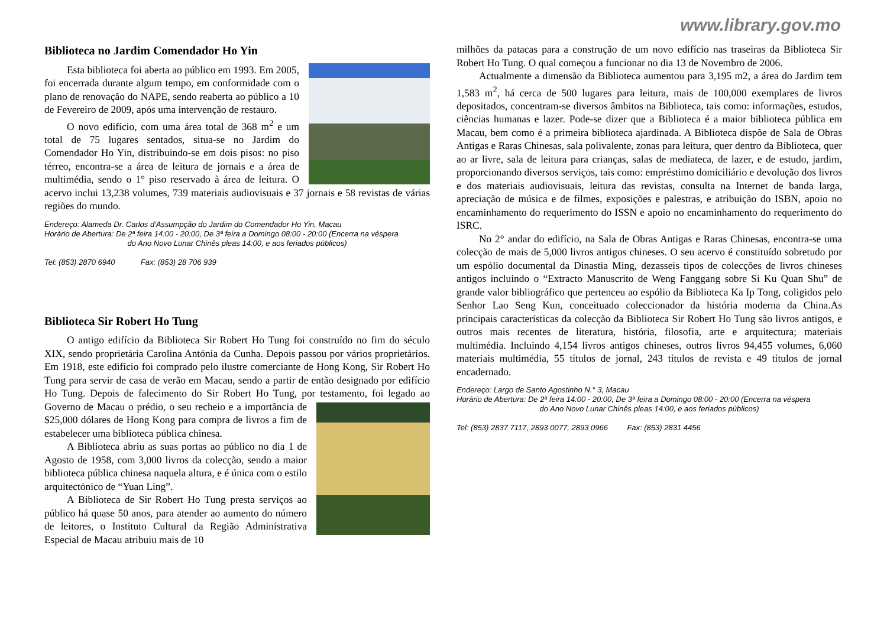www.library.gov.mo
Biblioteca no Jardim Comendador Ho Yin
Esta biblioteca foi aberta ao público em 1993. Em 2005, foi encerrada durante algum tempo, em conformidade com o plano de renovação do NAPE, sendo reaberta ao público a 10 de Fevereiro de 2009, após uma intervenção de restauro.
O novo edifício, com uma área total de 368 m<sup>2</sup> e um total de 75 lugares sentados, situa-se no Jardim do Comendador Ho Yin, distribuindo-se em dois pisos: no piso térreo, encontra-se a área de leitura de jornais e a área de multimédia, sendo o 1° piso reservado à área de leitura. O acervo inclui 13,238 volumes, 739 materiais audiovisuais e 37 jornais e 58 revistas de várias regiões do mundo.
Endereço: Alameda Dr. Carlos d'Assumpção do Jardim do Comendador Ho Yin, Macau
Horário de Abertura: De 2ª feira 14:00 - 20:00, De 3ª feira a Domingo 08:00 - 20:00 (Encerra na véspera
do Ano Novo Lunar Chinês pleas 14:00, e aos feriados públicos)
Tel: (853) 2870 6940 Fax: (853) 28 706 939
Biblioteca Sir Robert Ho Tung
O antigo edifício da Biblioteca Sir Robert Ho Tung foi construído no fim do século XIX, sendo proprietária Carolina Antónia da Cunha. Depois passou por vários proprietários. Em 1918, este edifício foi comprado pelo ilustre comerciante de Hong Kong, Sir Robert Ho Tung para servir de casa de verão em Macau, sendo a partir de então designado por edifício Ho Tung. Depois de falecimento do Sir Robert Ho Tung, por testamento, foi legado ao Governo de Macau o prédio, o seu recheio e a importância de $25,000 dólares de Hong Kong para compra de livros a fim de estabelecer uma biblioteca pública chinesa.
A Biblioteca abriu as suas portas ao público no dia 1 de Agosto de 1958, com 3,000 livros da colecção, sendo a maior biblioteca pública chinesa naquela altura, e é única com o estilo arquitectónico de “Yuan Ling”.
A Biblioteca de Sir Robert Ho Tung presta serviços ao público há quase 50 anos, para atender ao aumento do número de leitores, o Instituto Cultural da Região Administrativa Especial de Macau atribuiu mais de 10
milhões da patacas para a construção de um novo edifício nas traseiras da Biblioteca Sir Robert Ho Tung. O qual começou a funcionar no dia 13 de Novembro de 2006.
Actualmente a dimensão da Biblioteca aumentou para 3,195 m2, a área do Jardim tem 1,583 m<sup>2</sup>, há cerca de 500 lugares para leitura, mais de 100,000 exemplares de livros depositados, concentram-se diversos âmbitos na Biblioteca, tais como: informações, estudos, ciências humanas e lazer. Pode-se dizer que a Biblioteca é a maior biblioteca pública em Macau, bem como é a primeira biblioteca ajardinada. A Biblioteca dispõe de Sala de Obras Antigas e Raras Chinesas, sala polivalente, zonas para leitura, quer dentro da Biblioteca, quer ao ar livre, sala de leitura para crianças, salas de mediateca, de lazer, e de estudo, jardim, proporcionando diversos serviços, tais como: empréstimo domiciliário e devolução dos livros e dos materiais audiovisuais, leitura das revistas, consulta na Internet de banda larga, apreciação de música e de filmes, exposições e palestras, e atribuição do ISBN, apoio no encaminhamento do requerimento do ISSN e apoio no encaminhamento do requerimento do ISRC.
No 2° andar do edifício, na Sala de Obras Antigas e Raras Chinesas, encontra-se uma colecção de mais de 5,000 livros antigos chineses. O seu acervo é constituído sobretudo por um espólio documental da Dinastia Ming, dezasseis tipos de colecções de livros chineses antigos incluindo o “Extracto Manuscrito de Weng Fanggang sobre Si Ku Quan Shu” de grande valor bibliográfico que pertenceu ao espólio da Biblioteca Ka Ip Tong, coligidos pelo Senhor Lao Seng Kun, conceituado coleccionador da história moderna da China.As principais características da colecção da Biblioteca Sir Robert Ho Tung são livros antigos, e outros mais recentes de literatura, história, filosofia, arte e arquitectura; materiais multimédia. Incluindo 4,154 livros antigos chineses, outros livros 94,455 volumes, 6,060 materiais multimédia, 55 títulos de jornal, 243 títulos de revista e 49 títulos de jornal encadernado.
Endereço: Largo de Santo Agostinho N.° 3, Macau
Horário de Abertura: De 2ª feira 14:00 - 20:00, De 3ª feira a Domingo 08:00 - 20:00 (Encerra na véspera
do Ano Novo Lunar Chinês pleas 14:00, e aos feriados públicos)
Tel: (853) 2837 7117, 2893 0077, 2893 0966 Fax: (853) 2831 4456